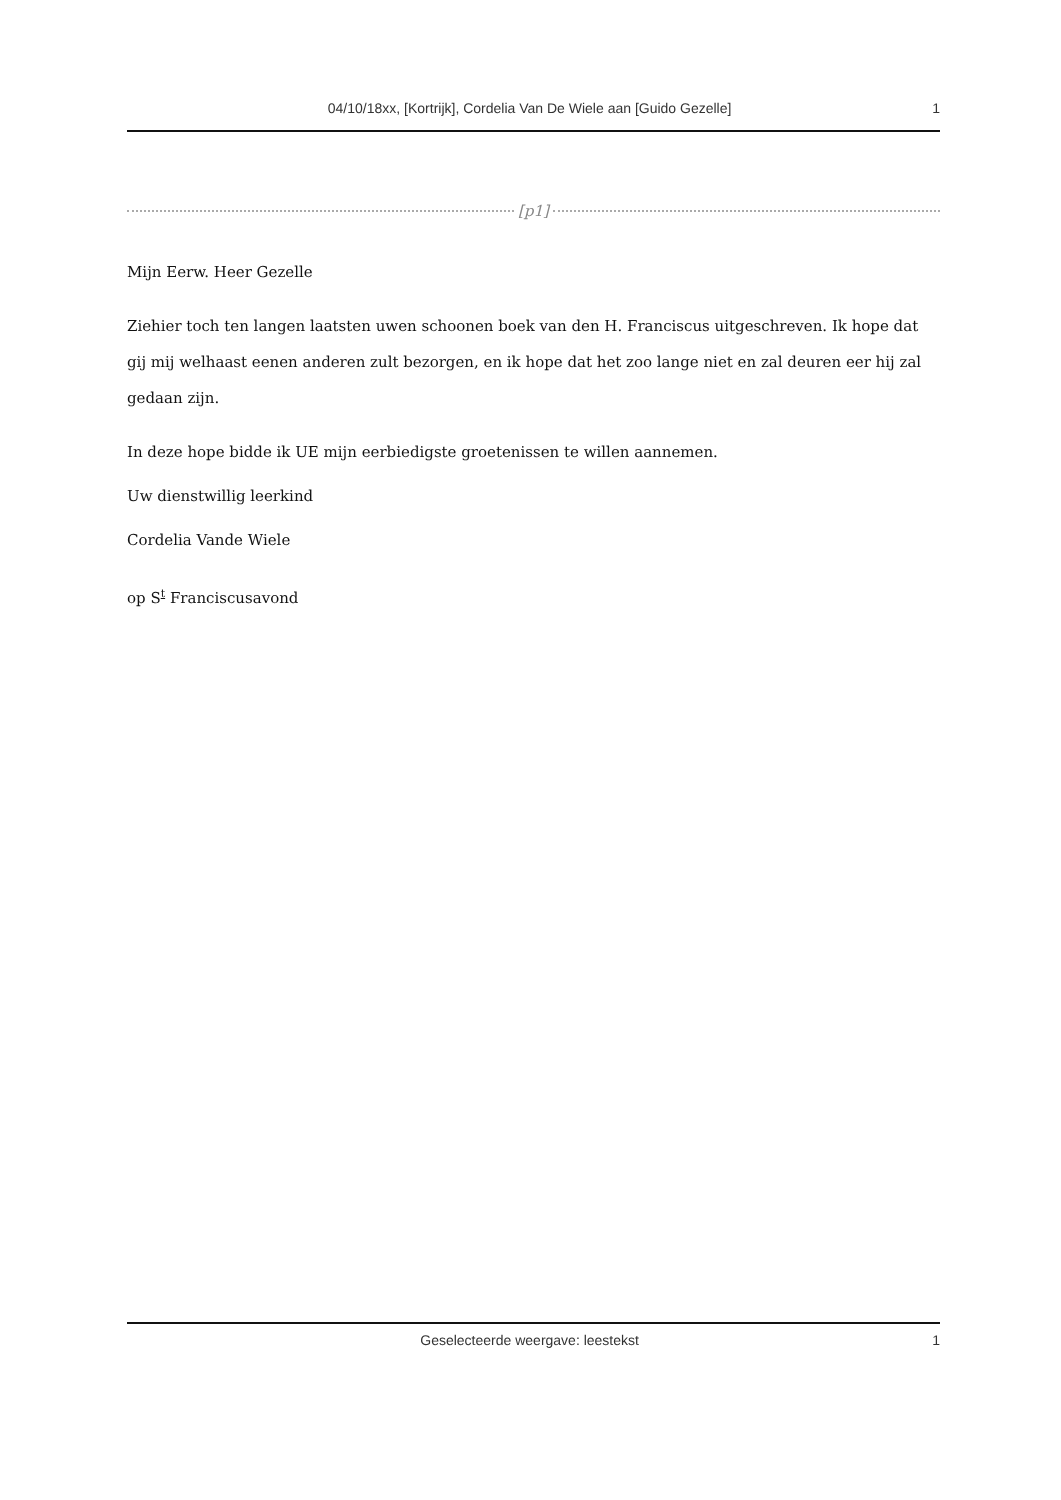04/10/18xx, [Kortrijk], Cordelia Van De Wiele aan [Guido Gezelle] 1
[p1]
Mijn Eerw. Heer Gezelle
Ziehier toch ten langen laatsten uwen schoonen boek van den H. Franciscus uitgeschreven. Ik hope dat gij mij welhaast eenen anderen zult bezorgen, en ik hope dat het zoo lange niet en zal deuren eer hij zal gedaan zijn.
In deze hope bidde ik UE mijn eerbiedigste groetenissen te willen aannemen.
Uw dienstwillig leerkind
Cordelia Vande Wiele
op S<sup>t</sup> Franciscusavond
Geselecteerde weergave: leestekst 1